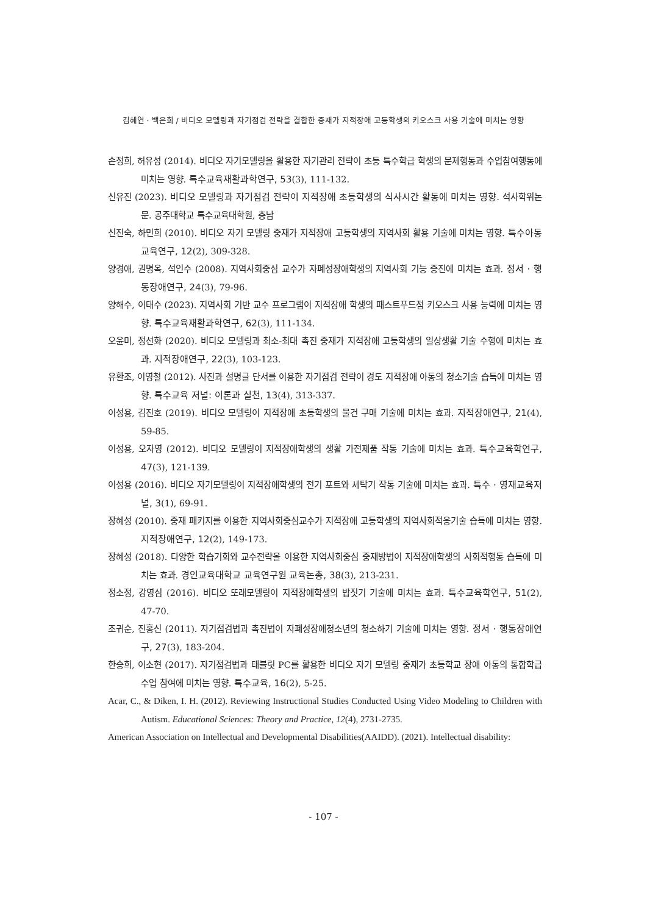김혜연 · 백은희 / 비디오 모델링과 자기점검 전략을 결합한 중재가 지적장애 고등학생의 키오스크 사용 기술에 미치는 영향
손정희, 허유성 (2014). 비디오 자기모델링을 활용한 자기관리 전략이 초등 특수학급 학생의 문제행동과 수업참여행동에 미치는 영향. 특수교육재활과학연구, 53(3), 111-132.
신유진 (2023). 비디오 모델링과 자기점검 전략이 지적장애 초등학생의 식사시간 활동에 미치는 영향. 석사학위논문. 공주대학교 특수교육대학원, 충남
신진숙, 하민희 (2010). 비디오 자기 모델링 중재가 지적장애 고등학생의 지역사회 활용 기술에 미치는 영향. 특수아동교육연구, 12(2), 309-328.
양경애, 권명옥, 석인수 (2008). 지역사회중심 교수가 자폐성장애학생의 지역사회 기능 증진에 미치는 효과. 정서 · 행동장애연구, 24(3), 79-96.
양해수, 이태수 (2023). 지역사회 기반 교수 프로그램이 지적장애 학생의 패스트푸드점 키오스크 사용 능력에 미치는 영향. 특수교육재활과학연구, 62(3), 111-134.
오윤미, 정선화 (2020). 비디오 모델링과 최소-최대 촉진 중재가 지적장애 고등학생의 일상생활 기술 수행에 미치는 효과. 지적장애연구, 22(3), 103-123.
유환조, 이영철 (2012). 사진과 설명글 단서를 이용한 자기점검 전략이 경도 지적장애 아동의 청소기술 습득에 미치는 영향. 특수교육 저널: 이론과 실천, 13(4), 313-337.
이성용, 김진호 (2019). 비디오 모델링이 지적장애 초등학생의 물건 구매 기술에 미치는 효과. 지적장애연구, 21(4), 59-85.
이성용, 오자영 (2012). 비디오 모델링이 지적장애학생의 생활 가전제품 작동 기술에 미치는 효과. 특수교육학연구, 47(3), 121-139.
이성용 (2016). 비디오 자기모델링이 지적장애학생의 전기 포트와 세탁기 작동 기술에 미치는 효과. 특수 · 영재교육저널, 3(1), 69-91.
장혜성 (2010). 중재 패키지를 이용한 지역사회중심교수가 지적장애 고등학생의 지역사회적응기술 습득에 미치는 영향. 지적장애연구, 12(2), 149-173.
장혜성 (2018). 다양한 학습기회와 교수전략을 이용한 지역사회중심 중재방법이 지적장애학생의 사회적행동 습득에 미치는 효과. 경인교육대학교 교육연구원 교육논총, 38(3), 213-231.
정소정, 강영심 (2016). 비디오 또래모델링이 지적장애학생의 밥짓기 기술에 미치는 효과. 특수교육학연구, 51(2), 47-70.
조귀순, 진홍신 (2011). 자기점검법과 촉진법이 자폐성장애청소년의 청소하기 기술에 미치는 영향. 정서 · 행동장애연구, 27(3), 183-204.
한승희, 이소현 (2017). 자기점검법과 태블릿 PC를 활용한 비디오 자기 모델링 중재가 초등학교 장애 아동의 통합학급 수업 참여에 미치는 영향. 특수교육, 16(2), 5-25.
Acar, C., & Diken, I. H. (2012). Reviewing Instructional Studies Conducted Using Video Modeling to Children with Autism. Educational Sciences: Theory and Practice, 12(4), 2731-2735.
American Association on Intellectual and Developmental Disabilities(AAIDD). (2021). Intellectual disability:
- 107 -